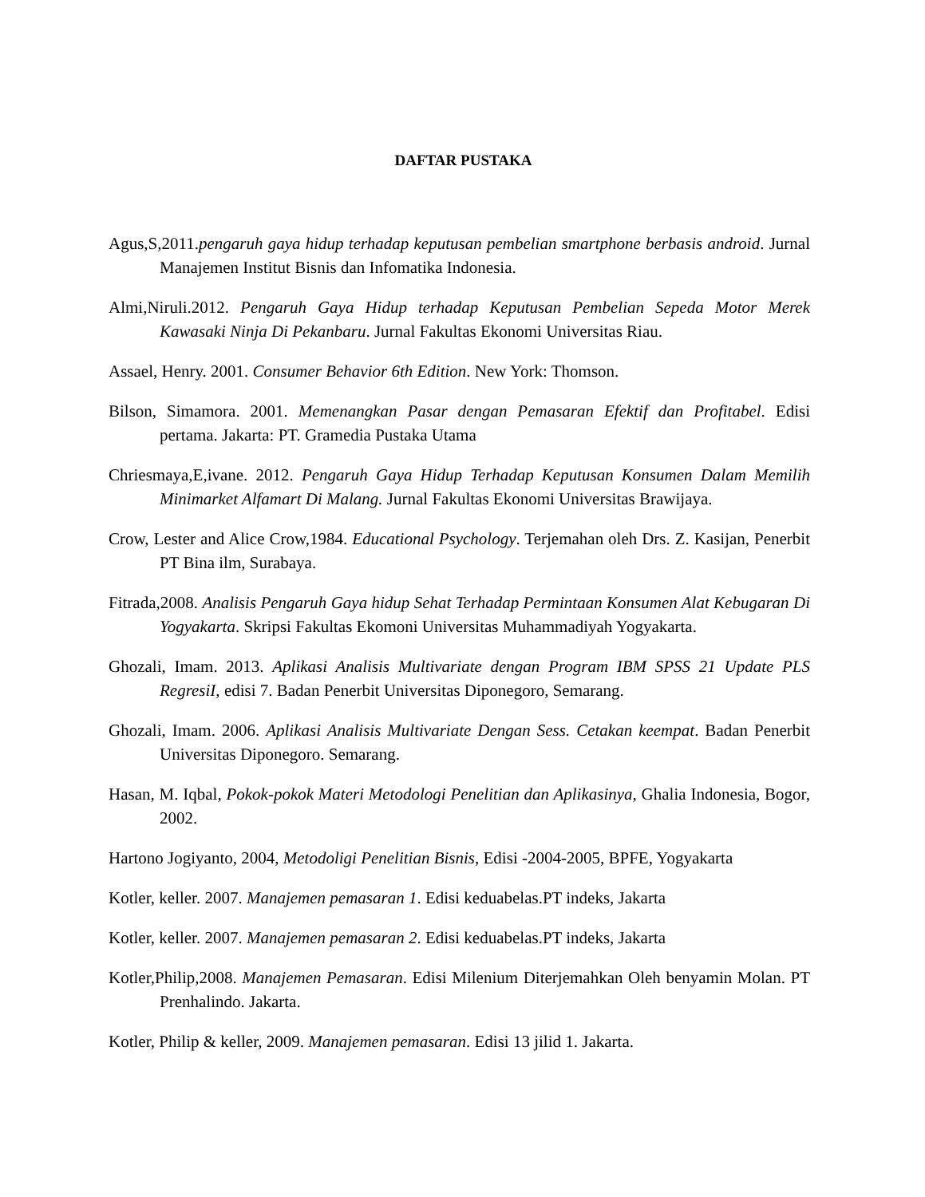DAFTAR PUSTAKA
Agus,S,2011.pengaruh gaya hidup terhadap keputusan pembelian smartphone berbasis android. Jurnal Manajemen Institut Bisnis dan Infomatika Indonesia.
Almi,Niruli.2012. Pengaruh Gaya Hidup terhadap Keputusan Pembelian Sepeda Motor Merek Kawasaki Ninja Di Pekanbaru. Jurnal Fakultas Ekonomi Universitas Riau.
Assael, Henry. 2001. Consumer Behavior 6th Edition. New York: Thomson.
Bilson, Simamora. 2001. Memenangkan Pasar dengan Pemasaran Efektif dan Profitabel. Edisi pertama. Jakarta: PT. Gramedia Pustaka Utama
Chriesmaya,E,ivane. 2012. Pengaruh Gaya Hidup Terhadap Keputusan Konsumen Dalam Memilih Minimarket Alfamart Di Malang. Jurnal Fakultas Ekonomi Universitas Brawijaya.
Crow, Lester and Alice Crow,1984. Educational Psychology. Terjemahan oleh Drs. Z. Kasijan, Penerbit PT Bina ilm, Surabaya.
Fitrada,2008. Analisis Pengaruh Gaya hidup Sehat Terhadap Permintaan Konsumen Alat Kebugaran Di Yogyakarta. Skripsi Fakultas Ekomoni Universitas Muhammadiyah Yogyakarta.
Ghozali, Imam. 2013. Aplikasi Analisis Multivariate dengan Program IBM SPSS 21 Update PLS RegresiI, edisi 7. Badan Penerbit Universitas Diponegoro, Semarang.
Ghozali, Imam. 2006. Aplikasi Analisis Multivariate Dengan Sess. Cetakan keempat. Badan Penerbit Universitas Diponegoro. Semarang.
Hasan, M. Iqbal, Pokok-pokok Materi Metodologi Penelitian dan Aplikasinya, Ghalia Indonesia, Bogor, 2002.
Hartono Jogiyanto, 2004, Metodoligi Penelitian Bisnis, Edisi -2004-2005, BPFE, Yogyakarta
Kotler, keller. 2007. Manajemen pemasaran 1. Edisi keduabelas.PT indeks, Jakarta
Kotler, keller. 2007. Manajemen pemasaran 2. Edisi keduabelas.PT indeks, Jakarta
Kotler,Philip,2008. Manajemen Pemasaran. Edisi Milenium Diterjemahkan Oleh benyamin Molan. PT Prenhalindo. Jakarta.
Kotler, Philip & keller, 2009. Manajemen pemasaran. Edisi 13 jilid 1. Jakarta.